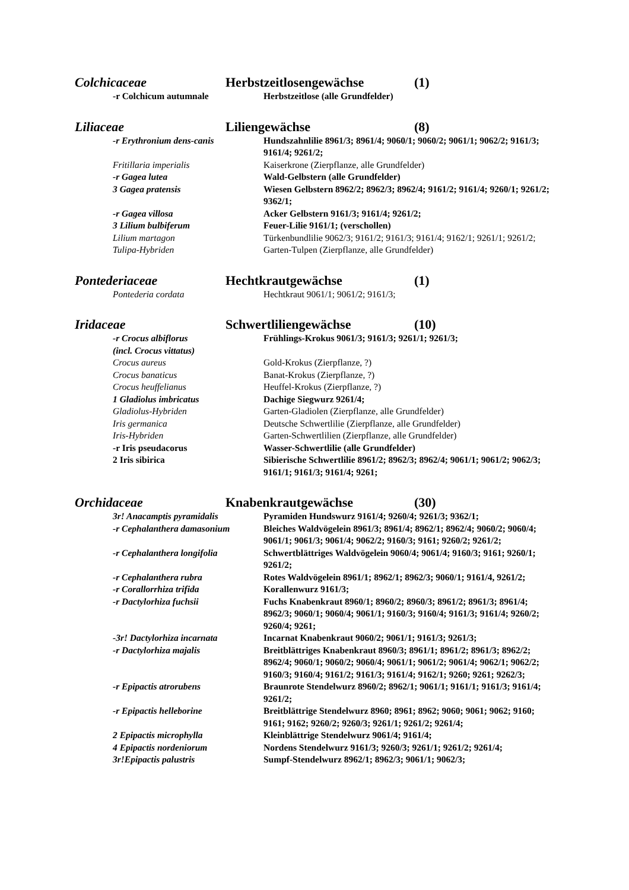Colchicaceae Herbstzeitlosengewächse (1)
-r Colchicum autumnale Herbstzeitlose (alle Grundfelder)
Liliaceae Liliengewächse (8)
-r Erythronium dens-canis Hundszahnlilie 8961/3; 8961/4; 9060/1; 9060/2; 9061/1; 9062/2; 9161/3; 9161/4; 9261/2;
Fritillaria imperialis Kaiserkrone (Zierpflanze, alle Grundfelder)
-r Gagea lutea Wald-Gelbstern (alle Grundfelder)
3 Gagea pratensis Wiesen Gelbstern 8962/2; 8962/3; 8962/4; 9161/2; 9161/4; 9260/1; 9261/2; 9362/1;
-r Gagea villosa Acker Gelbstern 9161/3; 9161/4; 9261/2;
3 Lilium bulbiferum Feuer-Lilie 9161/1; (verschollen)
Lilium martagon Türkenbundlilie 9062/3; 9161/2; 9161/3; 9161/4; 9162/1; 9261/1; 9261/2;
Tulipa-Hybriden Garten-Tulpen (Zierpflanze, alle Grundfelder)
Pontederiaceae Hechtkrautgewächse (1)
Pontederia cordata Hechtkraut 9061/1; 9061/2; 9161/3;
Iridaceae Schwertliliengewächse (10)
-r Crocus albiflorus
(incl. Crocus vittatus)
Frühlings-Krokus 9061/3; 9161/3; 9261/1; 9261/3;
Crocus aureus Gold-Krokus (Zierpflanze, ?)
Crocus banaticus Banat-Krokus (Zierpflanze, ?)
Crocus heuffelianus Heuffel-Krokus (Zierpflanze, ?)
1 Gladiolus imbricatus Dachige Siegwurz 9261/4;
Gladiolus-Hybriden Garten-Gladiolen (Zierpflanze, alle Grundfelder)
Iris germanica Deutsche Schwertlilie (Zierpflanze, alle Grundfelder)
Iris-Hybriden Garten-Schwertlilien (Zierpflanze, alle Grundfelder)
-r Iris pseudacorus Wasser-Schwertlilie (alle Grundfelder)
2 Iris sibirica Sibierische Schwertlilie 8961/2; 8962/3; 8962/4; 9061/1; 9061/2; 9062/3; 9161/1; 9161/3; 9161/4; 9261;
Orchidaceae Knabenkrautgewächse (30)
3r! Anacamptis pyramidalis Pyramiden Hundswurz 9161/4; 9260/4; 9261/3; 9362/1;
-r Cephalanthera damasonium Bleiches Waldvögelein 8961/3; 8961/4; 8962/1; 8962/4; 9060/2; 9060/4; 9061/1; 9061/3; 9061/4; 9062/2; 9160/3; 9161; 9260/2; 9261/2;
-r Cephalanthera longifolia Schwertblättriges Waldvögelein 9060/4; 9061/4; 9160/3; 9161; 9260/1; 9261/2;
-r Cephalanthera rubra Rotes Waldvögelein 8961/1; 8962/1; 8962/3; 9060/1; 9161/4, 9261/2;
-r Corallorrhiza trifida Korallenwurz 9161/3;
-r Dactylorhiza fuchsii Fuchs Knabenkraut 8960/1; 8960/2; 8960/3; 8961/2; 8961/3; 8961/4; 8962/3; 9060/1; 9060/4; 9061/1; 9160/3; 9160/4; 9161/3; 9161/4; 9260/2; 9260/4; 9261;
-3r! Dactylorhiza incarnata Incarnat Knabenkraut 9060/2; 9061/1; 9161/3; 9261/3;
-r Dactylorhiza majalis Breitblättriges Knabenkraut 8960/3; 8961/1; 8961/2; 8961/3; 8962/2; 8962/4; 9060/1; 9060/2; 9060/4; 9061/1; 9061/2; 9061/4; 9062/1; 9062/2; 9160/3; 9160/4; 9161/2; 9161/3; 9161/4; 9162/1; 9260; 9261; 9262/3;
-r Epipactis atrorubens Braunrote Stendelwurz 8960/2; 8962/1; 9061/1; 9161/1; 9161/3; 9161/4; 9261/2;
-r Epipactis helleborine Breitblättrige Stendelwurz 8960; 8961; 8962; 9060; 9061; 9062; 9160; 9161; 9162; 9260/2; 9260/3; 9261/1; 9261/2; 9261/4;
2 Epipactis microphylla Kleinblättrige Stendelwurz 9061/4; 9161/4;
4 Epipactis nordeniorum Nordens Stendelwurz 9161/3; 9260/3; 9261/1; 9261/2; 9261/4;
3r!Epipactis palustris Sumpf-Stendelwurz 8962/1; 8962/3; 9061/1; 9062/3;